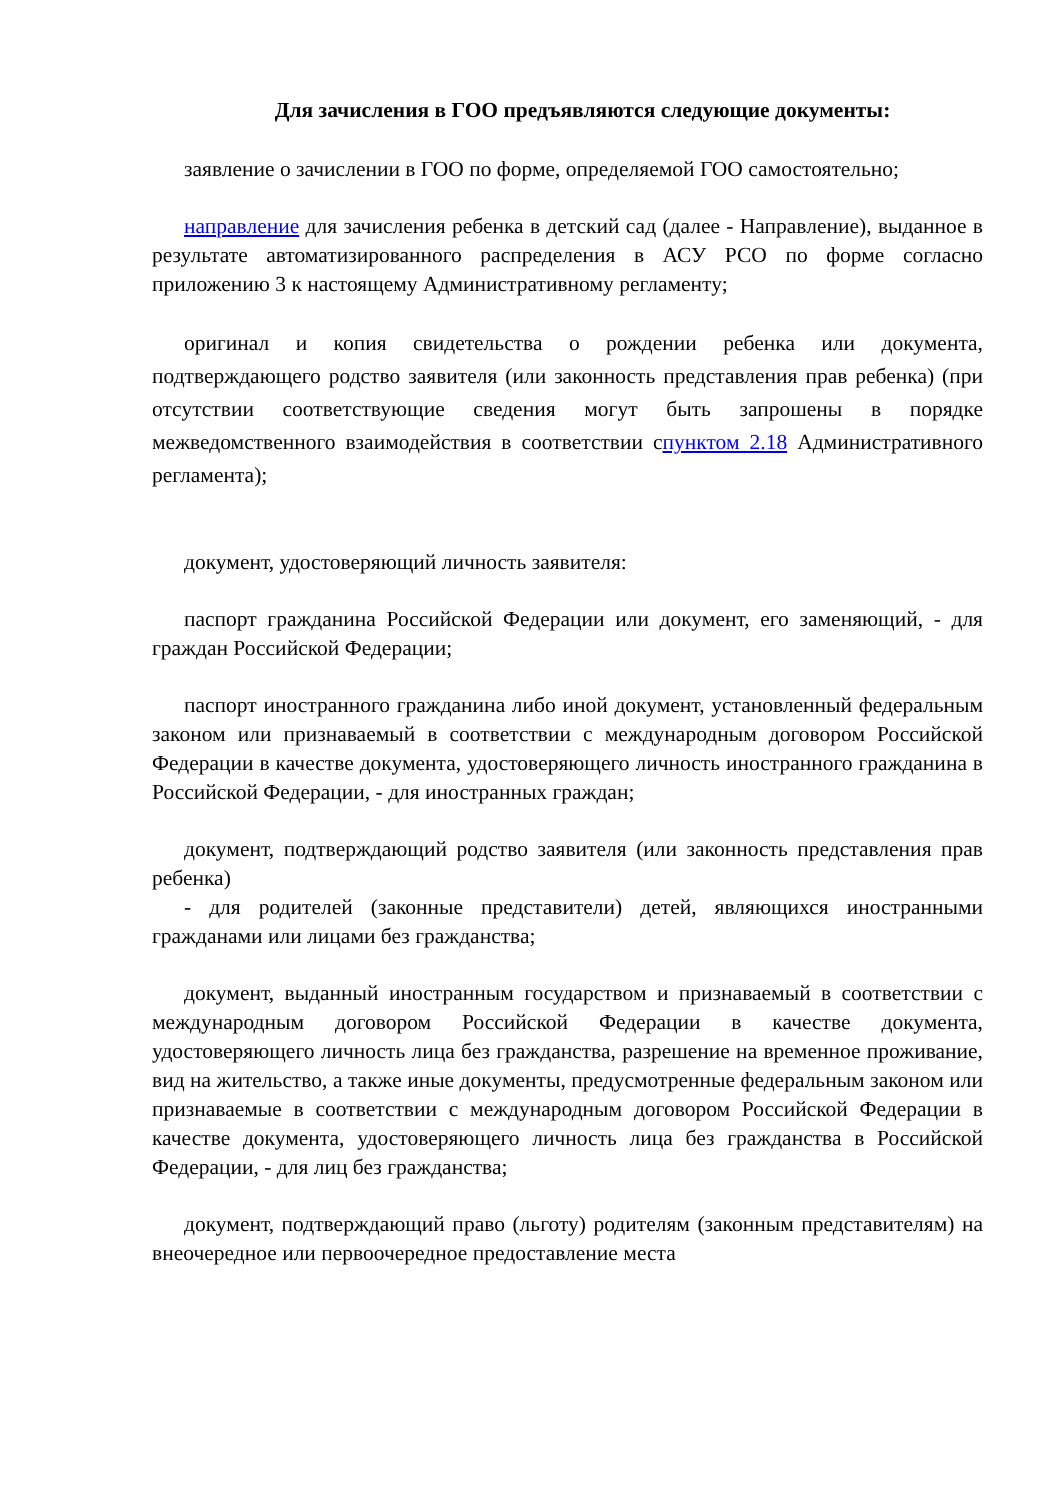Для зачисления в ГОО предъявляются следующие документы:
заявление о зачислении в ГОО по форме, определяемой ГОО самостоятельно;
направление для зачисления ребенка в детский сад (далее - Направление), выданное в результате автоматизированного распределения в АСУ РСО по форме согласно приложению 3 к настоящему Административному регламенту;
оригинал и копия свидетельства о рождении ребенка или документа, подтверждающего родство заявителя (или законность представления прав ребенка) (при отсутствии соответствующие сведения могут быть запрошены в порядке межведомственного взаимодействия в соответствии спунктом 2.18 Административного регламента);
документ, удостоверяющий личность заявителя:
паспорт гражданина Российской Федерации или документ, его заменяющий, - для граждан Российской Федерации;
паспорт иностранного гражданина либо иной документ, установленный федеральным законом или признаваемый в соответствии с международным договором Российской Федерации в качестве документа, удостоверяющего личность иностранного гражданина в Российской Федерации, - для иностранных граждан;
документ, подтверждающий родство заявителя (или законность представления прав ребенка)
- для родителей (законные представители) детей, являющихся иностранными гражданами или лицами без гражданства;
документ, выданный иностранным государством и признаваемый в соответствии с международным договором Российской Федерации в качестве документа, удостоверяющего личность лица без гражданства, разрешение на временное проживание, вид на жительство, а также иные документы, предусмотренные федеральным законом или признаваемые в соответствии с международным договором Российской Федерации в качестве документа, удостоверяющего личность лица без гражданства в Российской Федерации, - для лиц без гражданства;
документ, подтверждающий право (льготу) родителям (законным представителям) на внеочередное или первоочередное предоставление места